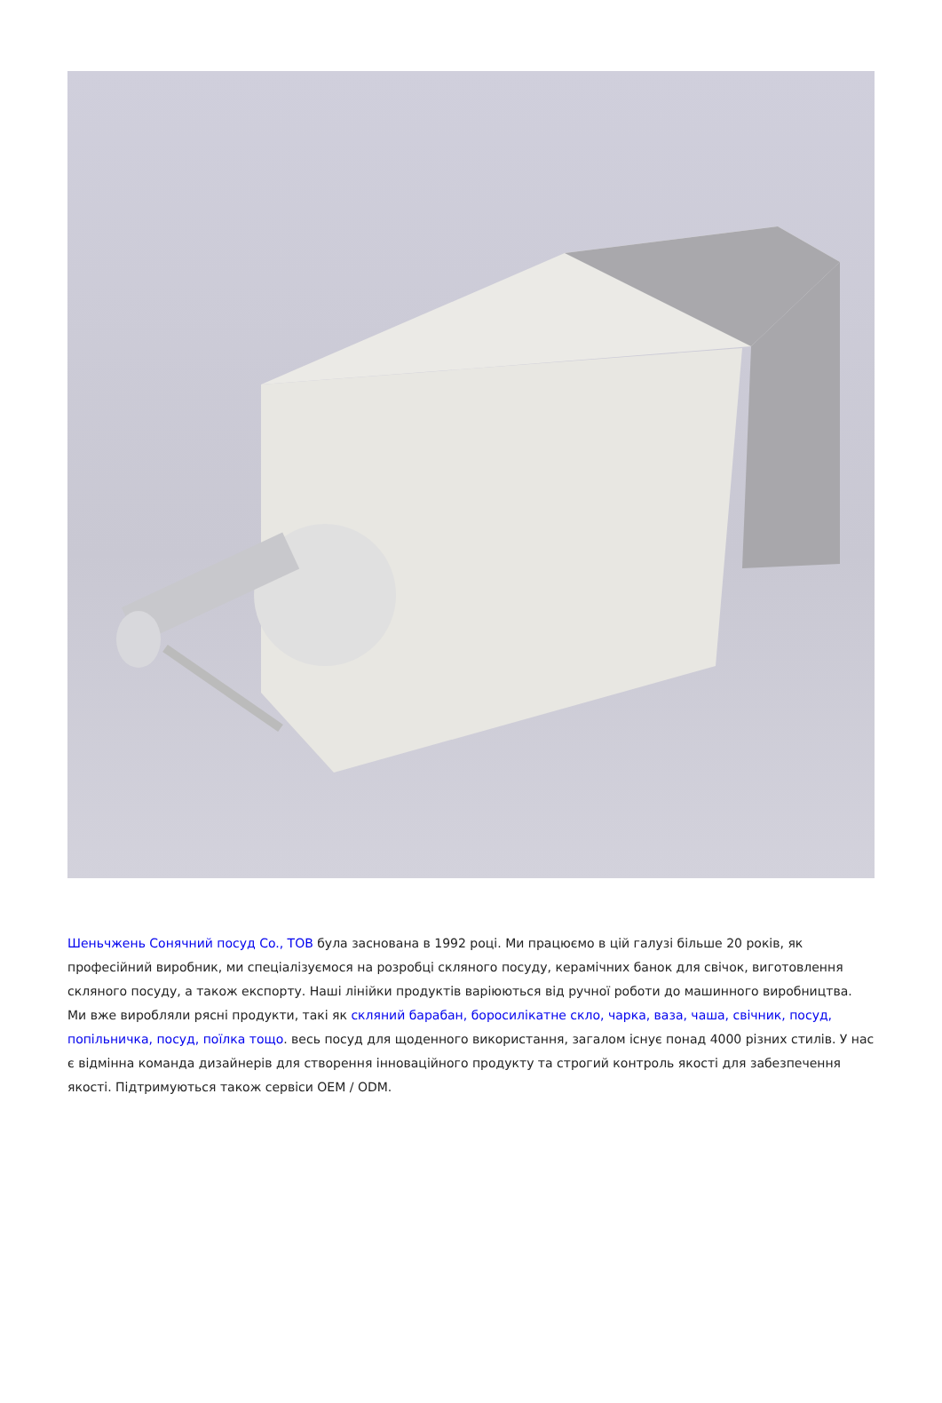Шеньчжень Сонячний посуд Co., ТОВ була заснована в 1992 році. Ми працюємо в цій галузі більше 20 років, як професійний виробник, ми спеціалізуємося на розробці скляного посуду, керамічних банок для свічок, виготовлення скляного посуду, а також експорту. Наші лінійки продуктів варіюються від ручної роботи до машинного виробництва. Ми вже виробляли рясні продукти, такі як скляний барабан, боросилікатне скло, чарка, ваза, чаша, свічник, посуд, попільничка, посуд, поїлка тощо. весь посуд для щоденного використання, загалом існує понад 4000 різних стилів. У нас є відмінна команда дизайнерів для створення інноваційного продукту та строгий контроль якості для забезпечення якості. Підтримуються також сервіси OEM / ODM.